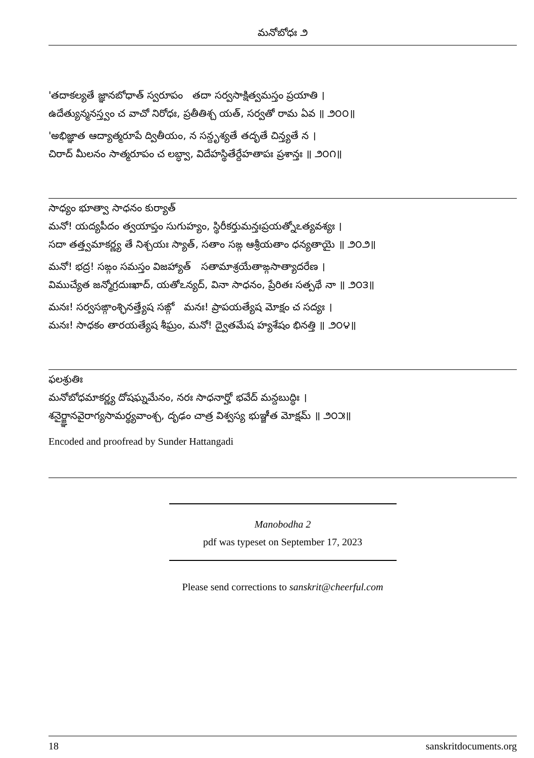మనోబోధః ౨
'తదాకల్యతే జ్ఞానబోధాత్ స్వరూపం తదా సర్వసాక్షిత్వమస్తం ప్రయాతి ।
ఉదేత్యున్మనస్త్వం చ వాచో నిరోధః, ప్రతీతిశ్చ యత్, సర్వతో రామ ఏవ ॥ ౨౦౦॥
'అభిజ్ఞాత ఆద్యాత్మరూపే ద్వితీయం, న సన్దృశ్యతే తదృతే చిన్త్యతే న ।
చిరాద్ మీలనం సాత్మరూపం చ లబ్ధ్వా, విదేహస్థితేర్దేహతాపః ప్రశాన్తః ॥ ౨౦౧॥
సాధ్యం భూత్వా సాధనం కుర్యాత్
మనో! యద్యపీదం త్వయాప్తం సుగుహ్యం, స్థిరీకర్తుమన్తఃప్రయత్నోఽత్యవశ్యః ।
సదా తత్త్వమాకర్ణ్య తే నిశ్చయః స్యాత్, సతాం సఙ్గ ఆశ్రీయతాం ధన్యతాయై ॥ ౨౦౨॥
మనో! భద్ర! సఙ్గం సమస్తం విజహ్యాత్ సతామాశ్రయేతాఙ్గసాత్యాదరేణ ।
విముచ్యేత జన్మోగ్రదుఃఖాద్, యతోఽన్యద్, వినా సాధనం, ప్రేరితః సత్పథే నా ॥ ౨౦౩॥
మనః! సర్వసఙ్గాంశ్ఛినత్త్యేష సఙ్గో మనః! ప్రాపయత్యేష మోక్షం చ సద్యః ।
మనః! సాధకం తారయత్యేష శీఘ్రం, మనో! ద్వైతమేష హ్యశేషం భినత్తి ॥ ౨౦౪॥
ఫలశ్రుతిః
మనోబోధమాకర్ణ్య దోషఘ్నమేనం, నరః సాధనార్హో భవేద్ మన్దబుద్ధిః ।
శనైర్జ్ఞానవైరాగ్యసామర్థ్యవాంశ్చ, దృఢం చాత్ర విశ్వస్య భుఞ్జీత మోక్షమ్ ॥ ౨౦౫॥
Encoded and proofread by Sunder Hattangadi
Manobodha 2
pdf was typeset on September 17, 2023
Please send corrections to sanskrit@cheerful.com
18 sanskritdocuments.org